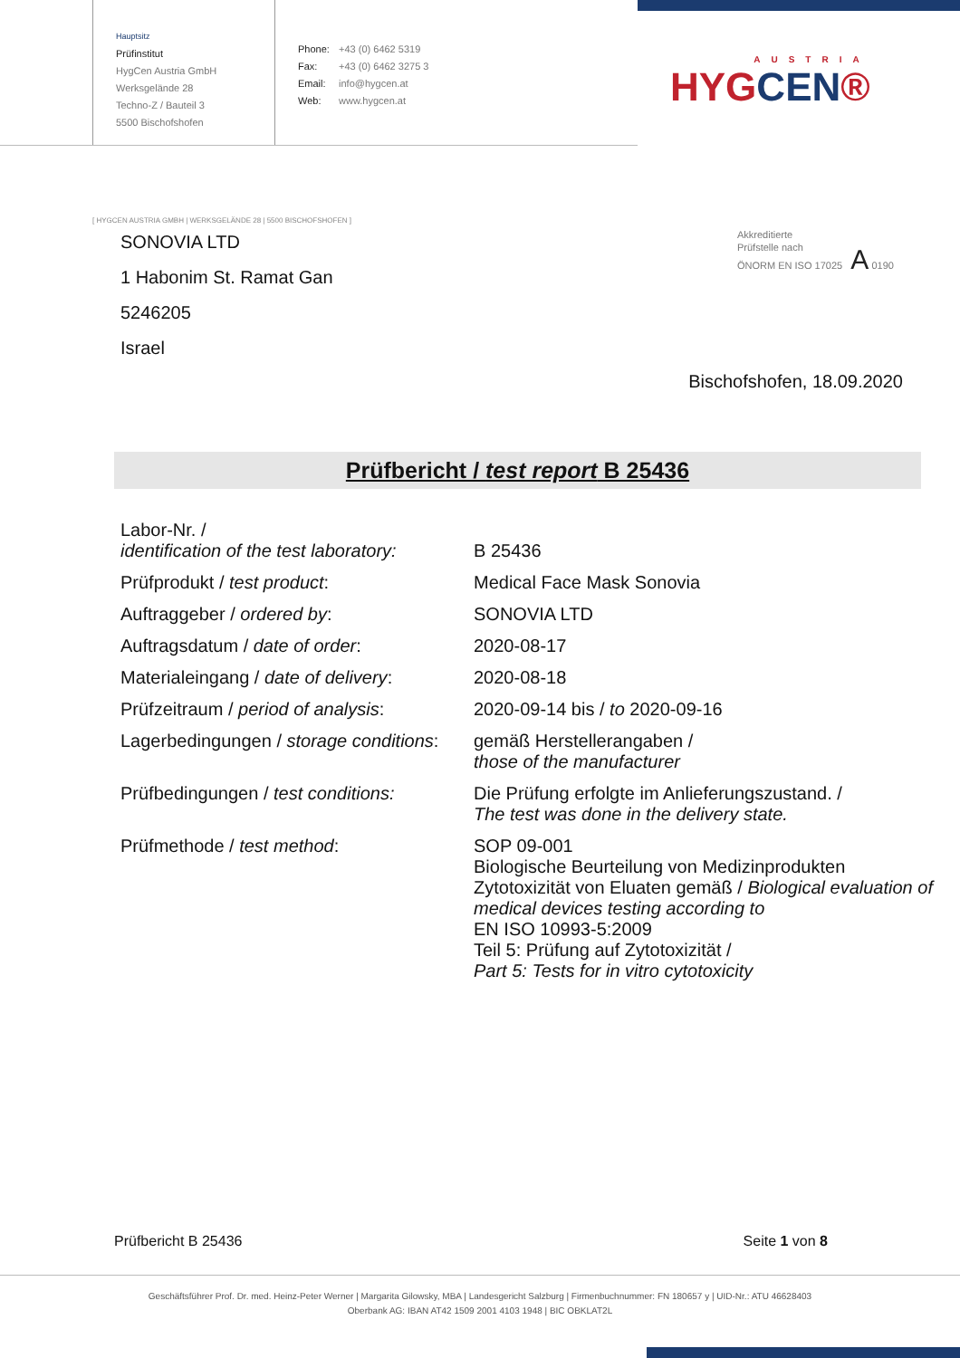Hauptsitz
Prüfinstitut
HygCen Austria GmbH
Werksgelände 28
Techno-Z / Bauteil 3
5500 Bischofshofen
Phone: +43 (0) 6462 5319
Fax: +43 (0) 6462 3275 3
Email: info@hygcen.at
Web: www.hygcen.at
AUSTRIA
HYGCEN®
[ HYGCEN AUSTRIA GMBH | WERKSGELÄNDE 28 | 5500 BISCHOFSHOFEN ]
SONOVIA LTD
1 Habonim St. Ramat Gan
5246205
Israel
Akkreditierte
Prüfstelle nach
ÖNORM EN ISO 17025 A 0190
Bischofshofen, 18.09.2020
Prüfbericht / test report B 25436
| Labor-Nr. / identification of the test laboratory: | B 25436 |
| Prüfprodukt / test product : | Medical Face Mask Sonovia |
| Auftraggeber / ordered by : | SONOVIA LTD |
| Auftragsdatum / date of order : | 2020-08-17 |
| Materialeingang / date of delivery : | 2020-08-18 |
| Prüfzeitraum / period of analysis : | 2020-09-14 bis / to 2020-09-16 |
| Lagerbedingungen / storage conditions : | gemäß Herstellerangaben / those of the manufacturer |
| Prüfbedingungen / test conditions: | Die Prüfung erfolgte im Anlieferungszustand. / The test was done in the delivery state. |
| Prüfmethode / test method : | SOP 09-001 Biologische Beurteilung von Medizinprodukten Zytotoxizität von Eluaten gemäß / Biological evaluation of medical devices testing according to EN ISO 10993-5:2009 Teil 5: Prüfung auf Zytotoxizität / Part 5: Tests for in vitro cytotoxicity |
Prüfbericht B 25436 Seite 1 von 8
Geschäftsführer Prof. Dr. med. Heinz-Peter Werner | Margarita Gilowsky, MBA | Landesgericht Salzburg | Firmenbuchnummer: FN 180657 y | UID-Nr.: ATU 46628403
Oberbank AG: IBAN AT42 1509 2001 4103 1948 | BIC OBKLAT2L